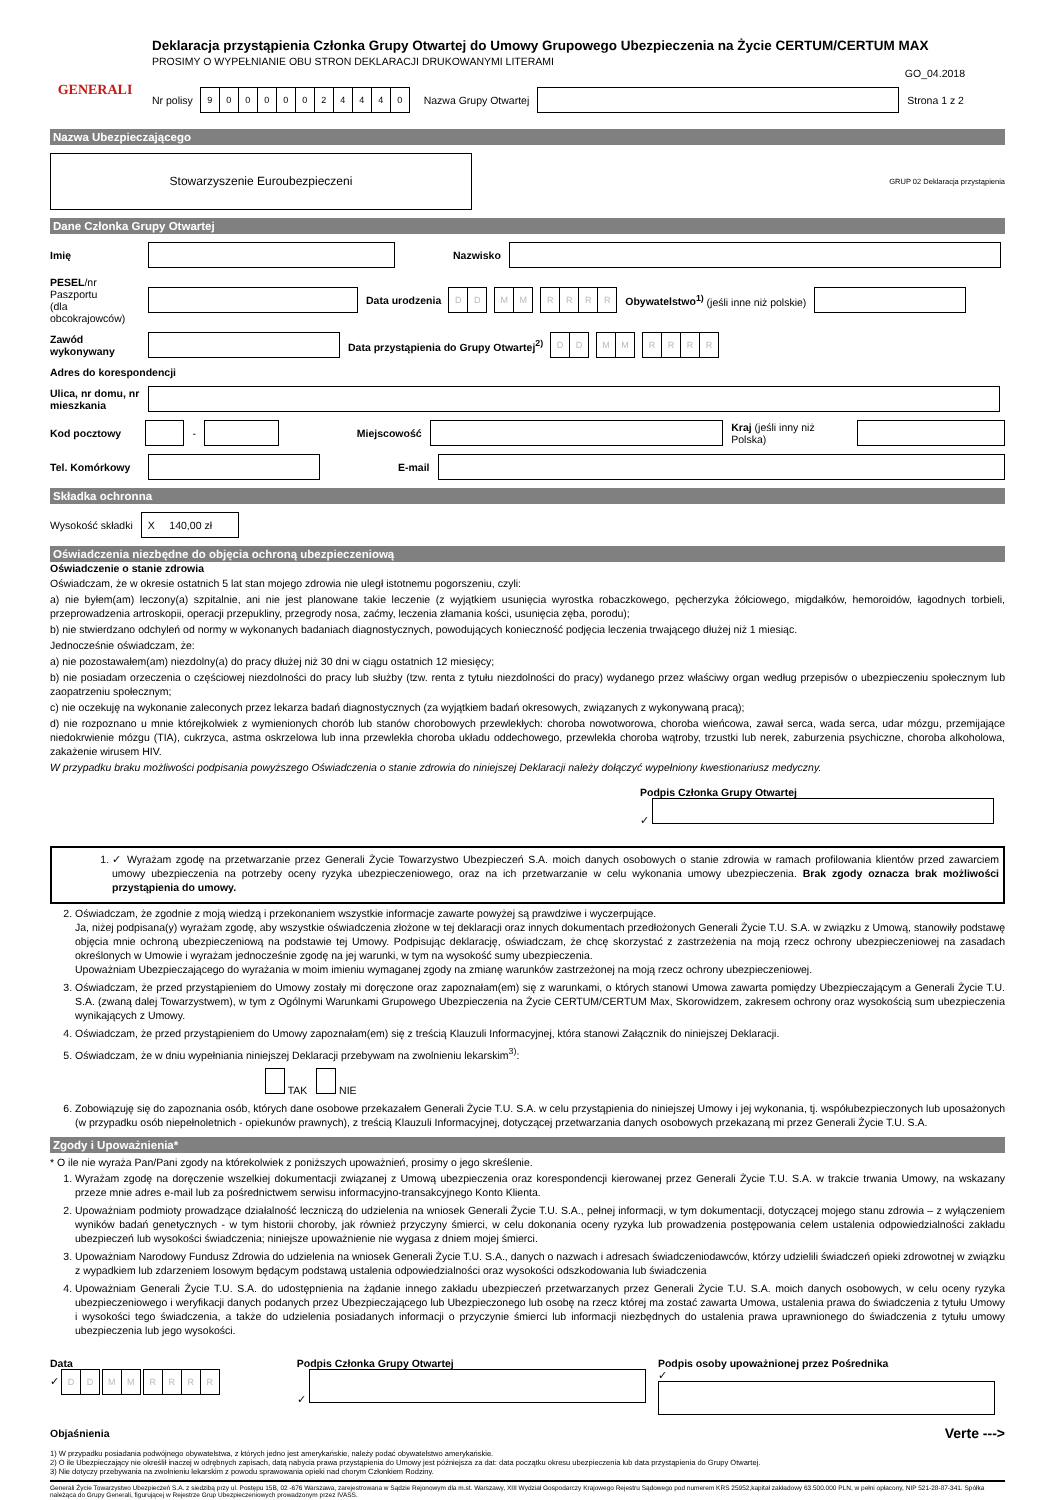GENERALI
Deklaracja przystąpienia Członka Grupy Otwartej do Umowy Grupowego Ubezpieczenia na Życie CERTUM/CERTUM MAX
PROSIMY O WYPEŁNIANIE OBU STRON DEKLARACJI DRUKOWANYMI LITERAMI
GO_04.2018
Nr polisy 90000024440 Nazwa Grupy Otwartej Strona 1 z 2
Nazwa Ubezpieczającego
Stowarzyszenie Euroubezpieczeni
GRUP 02 Deklaracja przystąpienia
Dane Członka Grupy Otwartej
Imię Nazwisko
PESEL/nr Paszportu
(dla obcokrajowców) Data urodzenia DD MM RRRR Obywatelstwo<sup>1)</sup> (jeśli inne niż polskie)
Zawód wykonywany Data przystąpienia do Grupy Otwartej<sup>2)</sup> DD MM RRRR
Adres do korespondencji
Ulica, nr domu, nr mieszkania
Kod pocztowy - Miejscowość Kraj (jeśli inny niż Polska)
Tel. Komórkowy E-mail
Składka ochronna
Wysokość składki X 140,00 zł
Oświadczenia niezbędne do objęcia ochroną ubezpieczeniową
Oświadczenie o stanie zdrowia
Oświadczam, że w okresie ostatnich 5 lat stan mojego zdrowia nie uległ istotnemu pogorszeniu, czyli:
a) nie byłem(am) leczony(a) szpitalnie, ani nie jest planowane takie leczenie (z wyjątkiem usunięcia wyrostka robaczkowego, pęcherzyka żółciowego, migdałków, hemoroidów, łagodnych torbieli, przeprowadzenia artroskopii, operacji przepukliny, przegrody nosa, zaćmy, leczenia złamania kości, usunięcia zęba, porodu);
b) nie stwierdzano odchyleń od normy w wykonanych badaniach diagnostycznych, powodujących konieczność podjęcia leczenia trwającego dłużej niż 1 miesiąc.
Jednocześnie oświadczam, że:
a) nie pozostawałem(am) niezdolny(a) do pracy dłużej niż 30 dni w ciągu ostatnich 12 miesięcy;
b) nie posiadam orzeczenia o częściowej niezdolności do pracy lub służby (tzw. renta z tytułu niezdolności do pracy) wydanego przez właściwy organ według przepisów o ubezpieczeniu społecznym lub zaopatrzeniu społecznym;
c) nie oczekuję na wykonanie zaleconych przez lekarza badań diagnostycznych (za wyjątkiem badań okresowych, związanych z wykonywaną pracą);
d) nie rozpoznano u mnie którejkolwiek z wymienionych chorób lub stanów chorobowych przewlekłych: choroba nowotworowa, choroba wieńcowa, zawał serca, wada serca, udar mózgu, przemijające niedokrwienie mózgu (TIA), cukrzyca, astma oskrzelowa lub inna przewlekła choroba układu oddechowego, przewlekła choroba wątroby, trzustki lub nerek, zaburzenia psychiczne, choroba alkoholowa, zakażenie wirusem HIV.
W przypadku braku możliwości podpisania powyższego Oświadczenia o stanie zdrowia do niniejszej Deklaracji należy dołączyć wypełniony kwestionariusz medyczny.
Podpis Członka Grupy Otwartej
✓
1. ✓ Wyrażam zgodę na przetwarzanie przez Generali Życie Towarzystwo Ubezpieczeń S.A. moich danych osobowych o stanie zdrowia w ramach profilowania klientów przed zawarciem umowy ubezpieczenia na potrzeby oceny ryzyka ubezpieczeniowego, oraz na ich przetwarzanie w celu wykonania umowy ubezpieczenia. Brak zgody oznacza brak możliwości przystąpienia do umowy.
2. Oświadczam, że zgodnie z moją wiedzą i przekonaniem wszystkie informacje zawarte powyżej są prawdziwe i wyczerpujące.
Ja, niżej podpisana(y) wyrażam zgodę, aby wszystkie oświadczenia złożone w tej deklaracji oraz innych dokumentach przedłożonych Generali Życie T.U. S.A. w związku z Umową, stanowiły podstawę objęcia mnie ochroną ubezpieczeniową na podstawie tej Umowy. Podpisując deklarację, oświadczam, że chcę skorzystać z zastrzeżenia na moją rzecz ochrony ubezpieczeniowej na zasadach określonych w Umowie i wyrażam jednocześnie zgodę na jej warunki, w tym na wysokość sumy ubezpieczenia.
Upoważniam Ubezpieczającego do wyrażania w moim imieniu wymaganej zgody na zmianę warunków zastrzeżonej na moją rzecz ochrony ubezpieczeniowej.
3. Oświadczam, że przed przystąpieniem do Umowy zostały mi doręczone oraz zapoznałam(em) się z warunkami, o których stanowi Umowa zawarta pomiędzy Ubezpieczającym a Generali Życie T.U. S.A. (zwaną dalej Towarzystwem), w tym z Ogólnymi Warunkami Grupowego Ubezpieczenia na Życie CERTUM/CERTUM Max, Skorowidzem, zakresem ochrony oraz wysokością sum ubezpieczenia wynikających z Umowy.
4. Oświadczam, że przed przystąpieniem do Umowy zapoznałam(em) się z treścią Klauzuli Informacyjnej, która stanowi Załącznik do niniejszej Deklaracji.
5. Oświadczam, że w dniu wypełniania niniejszej Deklaracji przebywam na zwolnieniu lekarskim<sup>3)</sup>:
TAK NIE
6. Zobowiązuję się do zapoznania osób, których dane osobowe przekazałem Generali Życie T.U. S.A. w celu przystąpienia do niniejszej Umowy i jej wykonania, tj. współubezpieczonych lub uposażonych (w przypadku osób niepełnoletnich - opiekunów prawnych), z treścią Klauzuli Informacyjnej, dotyczącej przetwarzania danych osobowych przekazaną mi przez Generali Życie T.U. S.A.
Zgody i Upoważnienia*
* O ile nie wyraża Pan/Pani zgody na którekolwiek z poniższych upoważnień, prosimy o jego skreślenie.
1. Wyrażam zgodę na doręczenie wszelkiej dokumentacji związanej z Umową ubezpieczenia oraz korespondencji kierowanej przez Generali Życie T.U. S.A. w trakcie trwania Umowy, na wskazany przeze mnie adres e-mail lub za pośrednictwem serwisu informacyjno-transakcyjnego Konto Klienta.
2. Upoważniam podmioty prowadzące działalność leczniczą do udzielenia na wniosek Generali Życie T.U. S.A., pełnej informacji, w tym dokumentacji, dotyczącej mojego stanu zdrowia – z wyłączeniem wyników badań genetycznych - w tym historii choroby, jak również przyczyny śmierci, w celu dokonania oceny ryzyka lub prowadzenia postępowania celem ustalenia odpowiedzialności zakładu ubezpieczeń lub wysokości świadczenia; niniejsze upoważnienie nie wygasa z dniem mojej śmierci.
3. Upoważniam Narodowy Fundusz Zdrowia do udzielenia na wniosek Generali Życie T.U. S.A., danych o nazwach i adresach świadczeniodawców, którzy udzielili świadczeń opieki zdrowotnej w związku z wypadkiem lub zdarzeniem losowym będącym podstawą ustalenia odpowiedzialności oraz wysokości odszkodowania lub świadczenia
4. Upoważniam Generali Życie T.U. S.A. do udostępnienia na żądanie innego zakładu ubezpieczeń przetwarzanych przez Generali Życie T.U. S.A. moich danych osobowych, w celu oceny ryzyka ubezpieczeniowego i weryfikacji danych podanych przez Ubezpieczającego lub Ubezpieczonego lub osobę na rzecz której ma zostać zawarta Umowa, ustalenia prawa do świadczenia z tytułu Umowy i wysokości tego świadczenia, a także do udzielenia posiadanych informacji o przyczynie śmierci lub informacji niezbędnych do ustalenia prawa uprawnionego do świadczenia z tytułu umowy ubezpieczenia lub jego wysokości.
Data
✓ DD MM RRRR
Podpis Członka Grupy Otwartej
✓
Podpis osoby upoważnionej przez Pośrednika
✓
Objaśnienia Verte --->
1) W przypadku posiadania podwójnego obywatelstwa, z których jedno jest amerykańskie, należy podać obywatelstwo amerykańskie.
2) O ile Ubezpieczający nie określił inaczej w odrębnych zapisach, datą nabycia prawa przystąpienia do Umowy jest późniejsza za dat: data początku okresu ubezpieczenia lub data przystąpienia do Grupy Otwartej.
3) Nie dotyczy przebywania na zwolnieniu lekarskim z powodu sprawowania opieki nad chorym Członkiem Rodziny.
Generali Życie Towarzystwo Ubezpieczeń S.A. z siedzibą przy ul. Postępu 15B, 02 -676 Warszawa, zarejestrowana w Sądzie Rejonowym dla m.st. Warszawy, XIII Wydział Gospodarczy Krajowego Rejestru Sądowego pod numerem KRS 25952,kapitał zakładowy 63.500.000 PLN, w pełni opłacony, NIP 521-28-87-341. Spółka należąca do Grupy Generali, figurującej w Rejestrze Grup Ubezpieczeniowych prowadzonym przez IVASS.